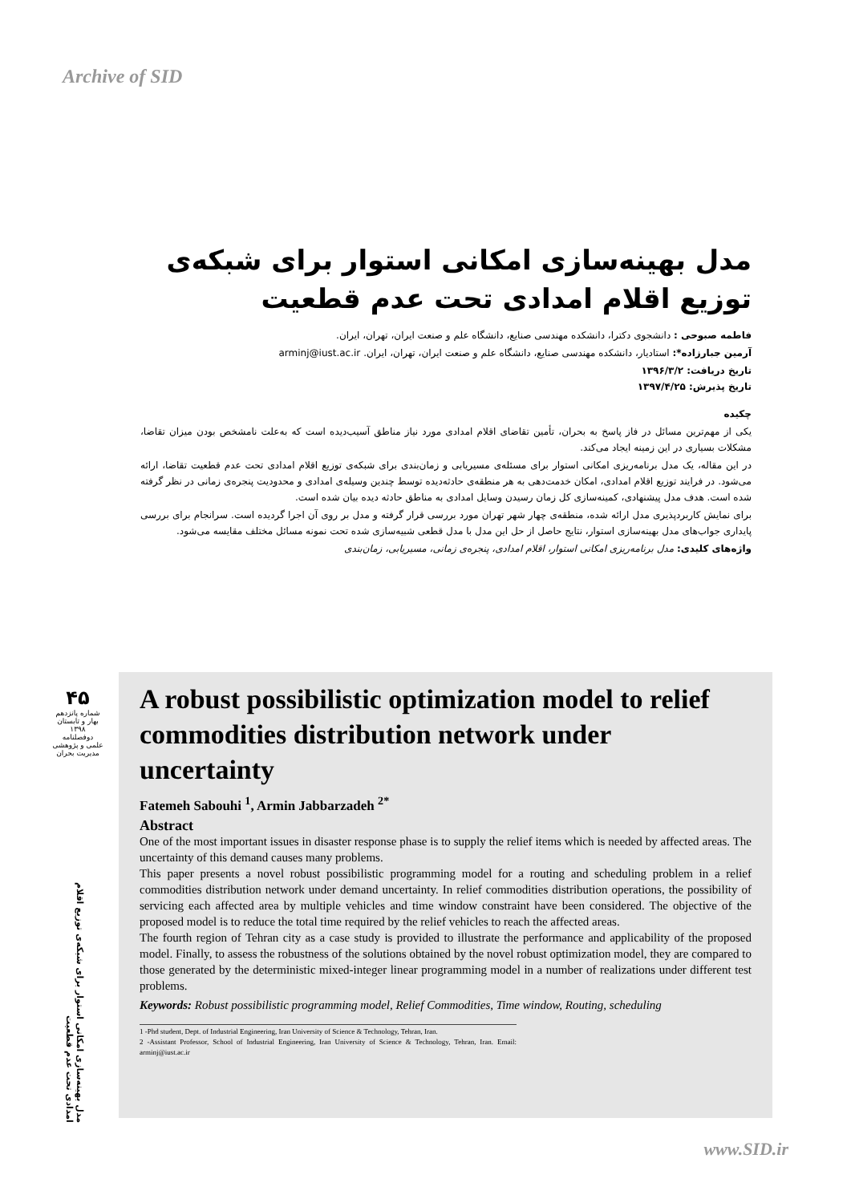Archive of SID
مدل بهینه‌سازی امکانی استوار برای شبکه‌ی توزیع اقلام امدادی تحت عدم قطعیت
فاطمه صبوحی : دانشجوی دکترا، دانشکده مهندسی صنایع، دانشگاه علم و صنعت ایران، تهران، ایران.
آرمین جبارزاده*: استادیار، دانشکده مهندسی صنایع، دانشگاه علم و صنعت ایران، تهران، ایران. arminj@iust.ac.ir
تاریخ دریافت: ۱۳۹۶/۳/۲
تاریخ پذیرش: ۱۳۹۷/۴/۲۵
چکیده
یکی از مهم‌ترین مسائل در فاز پاسخ به بحران، تأمین تقاضای اقلام امدادی مورد نیاز مناطق آسیب‌دیده است که به‌علت نامشخص بودن میزان تقاضا، مشکلات بسیاری در این زمینه ایجاد می‌کند.
در این مقاله، یک مدل برنامه‌ریزی امکانی استوار برای مسئله‌ی مسیریابی و زمان‌بندی برای شبکه‌ی توزیع اقلام امدادی تحت عدم قطعیت تقاضا، ارائه می‌شود. در فرایند توزیع اقلام امدادی، امکان خدمت‌دهی به هر منطقه‌ی حادثه‌دیده توسط چندین وسیله‌ی امدادی و محدودیت پنجره‌ی زمانی در نظر گرفته شده است. هدف مدل پیشنهادی، کمینه‌سازی کل زمان رسیدن وسایل امدادی به مناطق حادثه دیده بیان شده است.
برای نمایش کاربردپذیری مدل ارائه شده، منطقه‌ی چهار شهر تهران مورد بررسی قرار گرفته و مدل بر روی آن اجرا گردیده است. سرانجام برای بررسی پایداری جواب‌های مدل بهینه‌سازی استوار، نتایج حاصل از حل این مدل با مدل قطعی شبیه‌سازی شده تحت نمونه مسائل مختلف مقایسه می‌شود.
واژه‌های کلیدی: مدل برنامه‌ریزی امکانی استوار، اقلام امدادی، پنجره‌ی زمانی، مسیریابی، زمان‌بندی
۴۵
شماره پانزدهم
بهار و تابستان
۱۳۹۸
دوفصلنامه
علمی و پژوهشی
مدیریت بحران
مدل بهینه‌سازی امکانی استوار برای شبکه‌ی توزیع اقلام امدادی تحت عدم قطعیت
A robust possibilistic optimization model to relief commodities distribution network under uncertainty
Fatemeh Sabouhi <sup>1</sup>, Armin Jabbarzadeh <sup>2*</sup>
Abstract
One of the most important issues in disaster response phase is to supply the relief items which is needed by affected areas. The uncertainty of this demand causes many problems.
This paper presents a novel robust possibilistic programming model for a routing and scheduling problem in a relief commodities distribution network under demand uncertainty. In relief commodities distribution operations, the possibility of servicing each affected area by multiple vehicles and time window constraint have been considered. The objective of the proposed model is to reduce the total time required by the relief vehicles to reach the affected areas.
The fourth region of Tehran city as a case study is provided to illustrate the performance and applicability of the proposed model. Finally, to assess the robustness of the solutions obtained by the novel robust optimization model, they are compared to those generated by the deterministic mixed-integer linear programming model in a number of realizations under different test problems.
Keywords: Robust possibilistic programming model, Relief Commodities, Time window, Routing, scheduling
1 -Phd student, Dept. of Industrial Engineering, Iran University of Science & Technology, Tehran, Iran.
2 -Assistant Professor, School of Industrial Engineering, Iran University of Science & Technology, Tehran, Iran. Email: arminj@iust.ac.ir
www.SID.ir